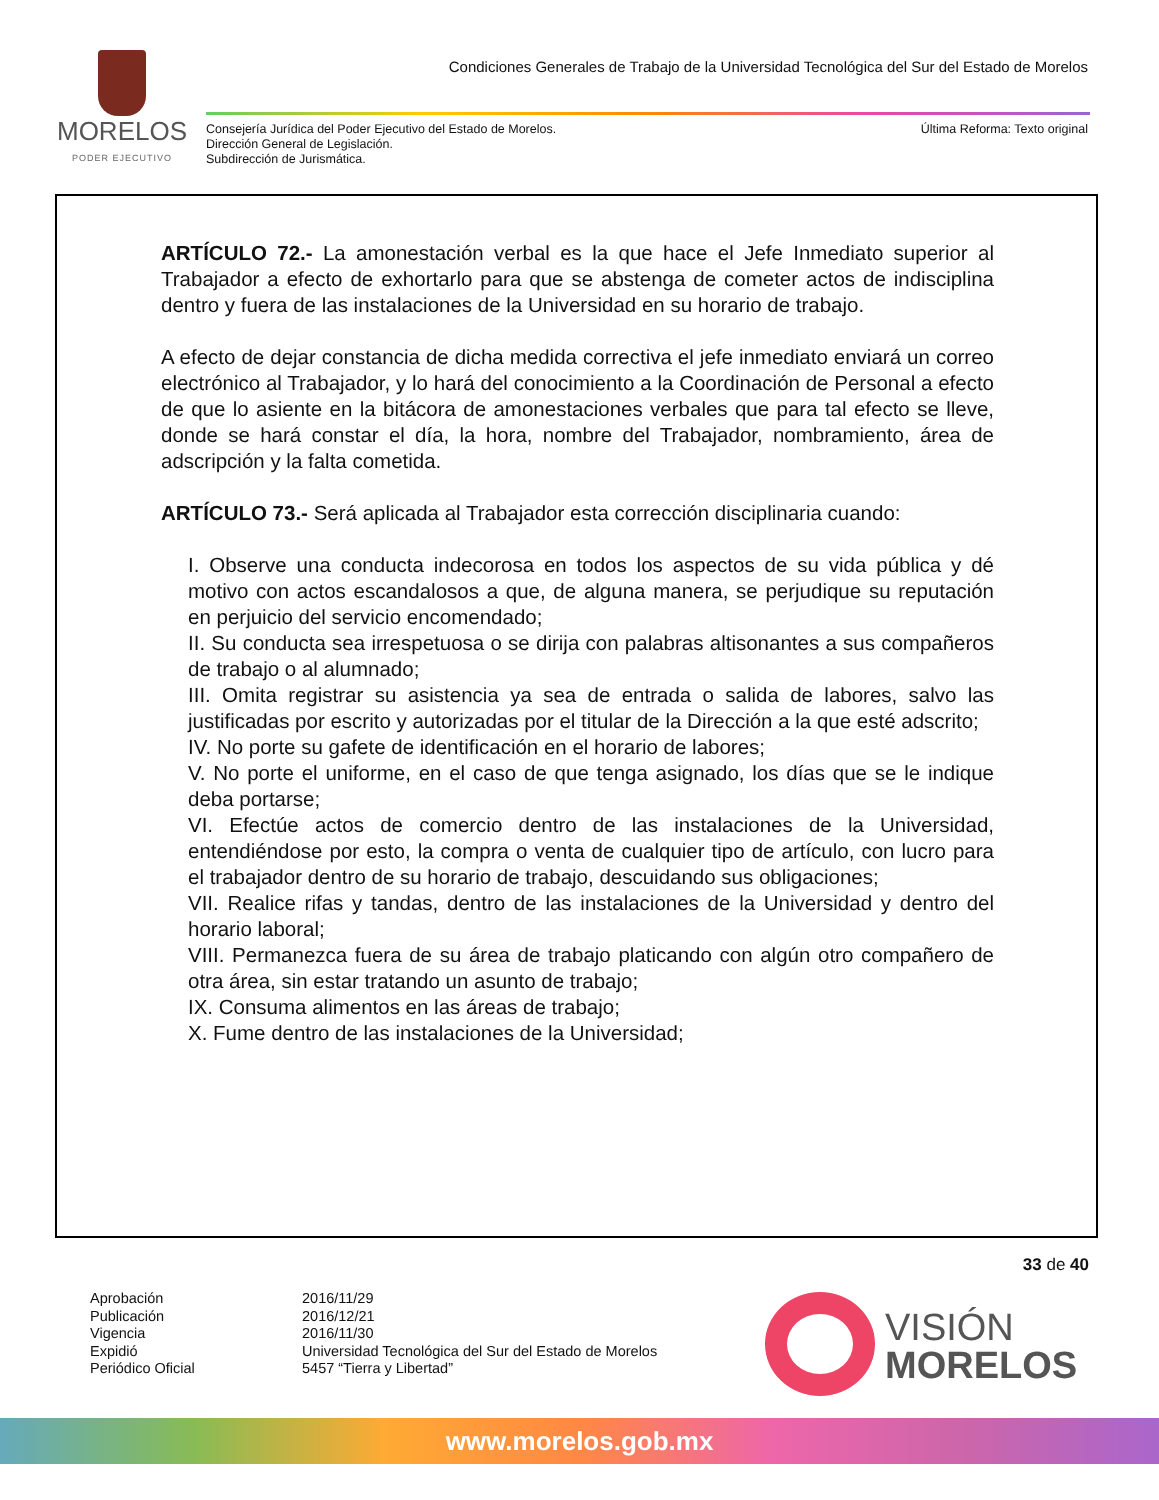MORELOS
PODER EJECUTIVO
Condiciones Generales de Trabajo de la Universidad Tecnológica del Sur del Estado de Morelos
Consejería Jurídica del Poder Ejecutivo del Estado de Morelos.
Dirección General de Legislación.
Subdirección de Jurismática.
Última Reforma: Texto original
ARTÍCULO 72.- La amonestación verbal es la que hace el Jefe Inmediato superior al Trabajador a efecto de exhortarlo para que se abstenga de cometer actos de indisciplina dentro y fuera de las instalaciones de la Universidad en su horario de trabajo.
A efecto de dejar constancia de dicha medida correctiva el jefe inmediato enviará un correo electrónico al Trabajador, y lo hará del conocimiento a la Coordinación de Personal a efecto de que lo asiente en la bitácora de amonestaciones verbales que para tal efecto se lleve, donde se hará constar el día, la hora, nombre del Trabajador, nombramiento, área de adscripción y la falta cometida.
ARTÍCULO 73.- Será aplicada al Trabajador esta corrección disciplinaria cuando:
I. Observe una conducta indecorosa en todos los aspectos de su vida pública y dé motivo con actos escandalosos a que, de alguna manera, se perjudique su reputación en perjuicio del servicio encomendado;
II. Su conducta sea irrespetuosa o se dirija con palabras altisonantes a sus compañeros de trabajo o al alumnado;
III. Omita registrar su asistencia ya sea de entrada o salida de labores, salvo las justificadas por escrito y autorizadas por el titular de la Dirección a la que esté adscrito;
IV. No porte su gafete de identificación en el horario de labores;
V. No porte el uniforme, en el caso de que tenga asignado, los días que se le indique deba portarse;
VI. Efectúe actos de comercio dentro de las instalaciones de la Universidad, entendiéndose por esto, la compra o venta de cualquier tipo de artículo, con lucro para el trabajador dentro de su horario de trabajo, descuidando sus obligaciones;
VII. Realice rifas y tandas, dentro de las instalaciones de la Universidad y dentro del horario laboral;
VIII. Permanezca fuera de su área de trabajo platicando con algún otro compañero de otra área, sin estar tratando un asunto de trabajo;
IX. Consuma alimentos en las áreas de trabajo;
X. Fume dentro de las instalaciones de la Universidad;
33 de 40
Aprobación 2016/11/29 Publicación 2016/12/21 Vigencia 2016/11/30 Expidió Universidad Tecnológica del Sur del Estado de Morelos Periódico Oficial 5457 “Tierra y Libertad”
VISIÓN
MORELOS
www.morelos.gob.mx